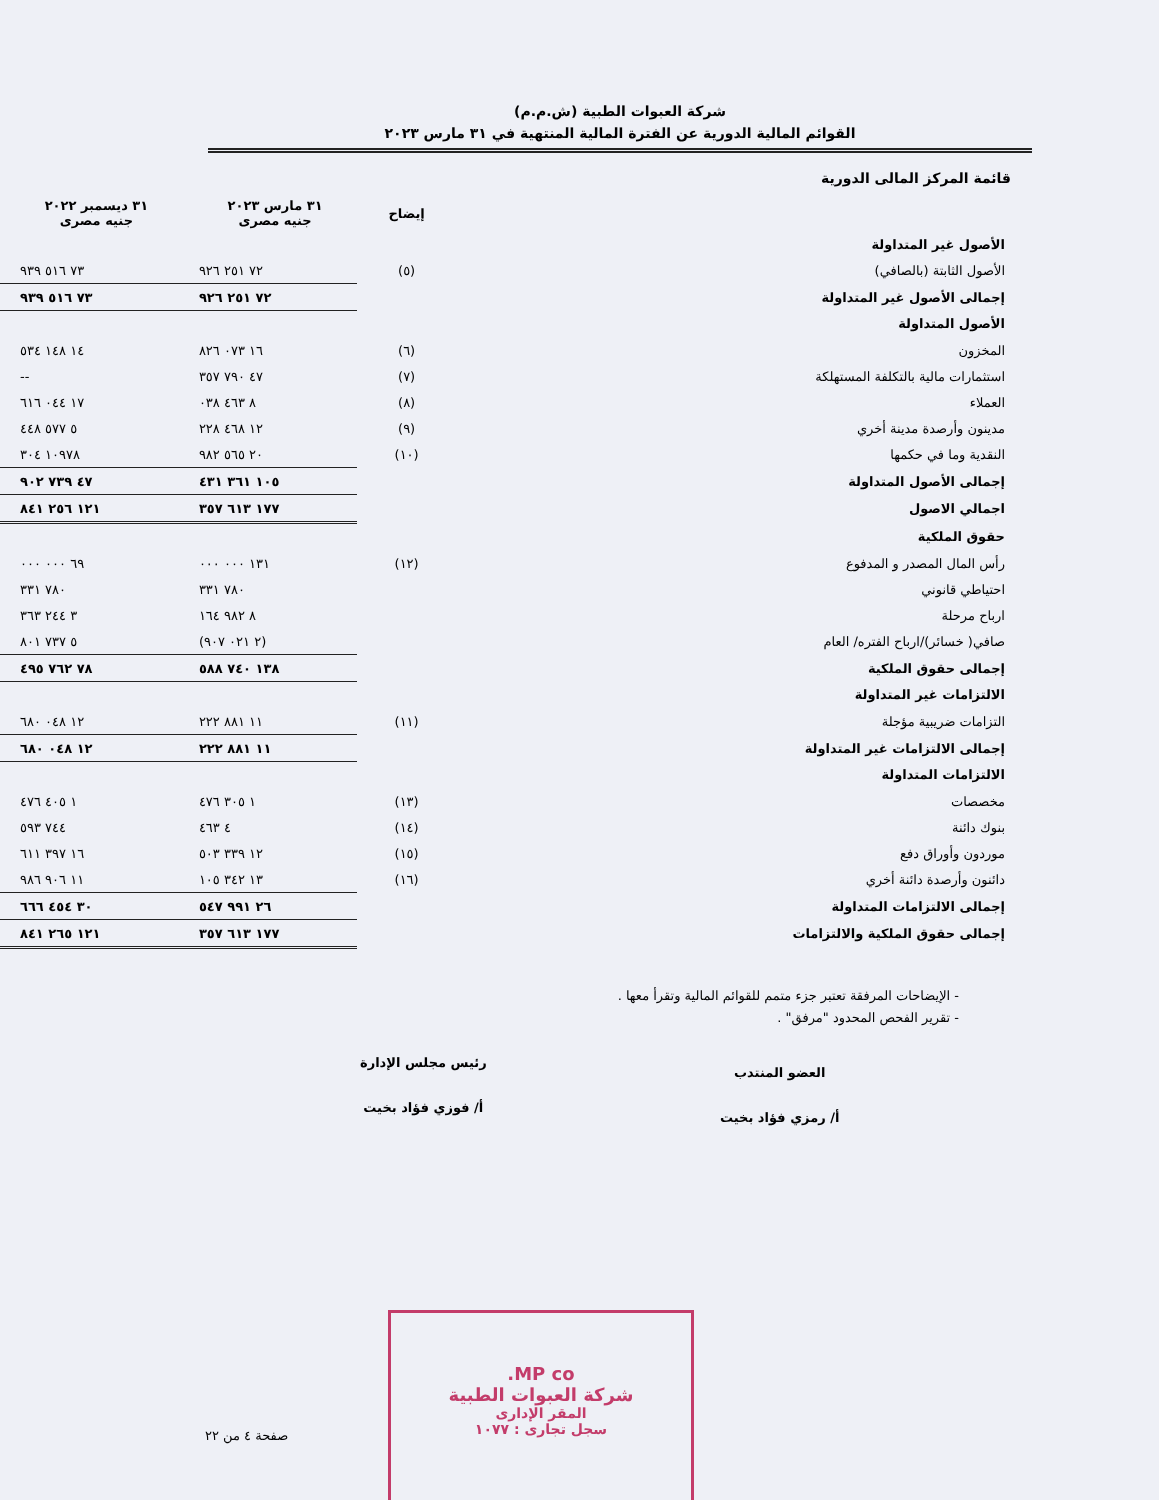شركة العبوات الطبية (ش.م.م)
القوائم المالية الدورية عن الفترة المالية المنتهية في ٣١ مارس ٢٠٢٣
قائمة المركز المالى الدورية
| | إيضاح | ٣١ مارس ٢٠٢٣ جنيه مصرى | ٣١ ديسمبر ٢٠٢٢ جنيه مصرى |
| الأصول غير المتداولة | | | |
| الأصول الثابتة (بالصافي) | (٥) | ٧٢ ٢٥١ ٩٢٦ | ٧٣ ٥١٦ ٩٣٩ |
| إجمالى الأصول غير المتداولة | | ٧٢ ٢٥١ ٩٢٦ | ٧٣ ٥١٦ ٩٣٩ |
| الأصول المتداولة | | | |
| المخزون | (٦) | ١٦ ٠٧٣ ٨٢٦ | ١٤ ١٤٨ ٥٣٤ |
| استثمارات مالية بالتكلفة المستهلكة | (٧) | ٤٧ ٧٩٠ ٣٥٧ | -- |
| العملاء | (٨) | ٨ ٤٦٣ ٠٣٨ | ١٧ ٠٤٤ ٦١٦ |
| مدينون وأرصدة مدينة أخري | (٩) | ١٢ ٤٦٨ ٢٢٨ | ٥ ٥٧٧ ٤٤٨ |
| النقدية وما في حكمها | (١٠) | ٢٠ ٥٦٥ ٩٨٢ | ١٠٩٧٨ ٣٠٤ |
| إجمالى الأصول المتداولة | | ١٠٥ ٣٦١ ٤٣١ | ٤٧ ٧٣٩ ٩٠٢ |
| اجمالي الاصول | | ١٧٧ ٦١٣ ٣٥٧ | ١٢١ ٢٥٦ ٨٤١ |
| حقوق الملكية | | | |
| رأس المال المصدر و المدفوع | (١٢) | ١٣١ ٠٠٠ ٠٠٠ | ٦٩ ٠٠٠ ٠٠٠ |
| احتياطي قانوني | | ٧٨٠ ٣٣١ | ٧٨٠ ٣٣١ |
| ارباح مرحلة | | ٨ ٩٨٢ ١٦٤ | ٣ ٢٤٤ ٣٦٣ |
| صافي( خسائر)/ارباح الفتره/ العام | | (٢ ٠٢١ ٩٠٧) | ٥ ٧٣٧ ٨٠١ |
| إجمالى حقوق الملكية | | ١٣٨ ٧٤٠ ٥٨٨ | ٧٨ ٧٦٢ ٤٩٥ |
| الالتزامات غير المتداولة | | | |
| التزامات ضريبية مؤجلة | (١١) | ١١ ٨٨١ ٢٢٢ | ١٢ ٠٤٨ ٦٨٠ |
| إجمالى الالتزامات غير المتداولة | | ١١ ٨٨١ ٢٢٢ | ١٢ ٠٤٨ ٦٨٠ |
| الالتزامات المتداولة | | | |
| مخصصات | (١٣) | ١ ٣٠٥ ٤٧٦ | ١ ٤٠٥ ٤٧٦ |
| بنوك دائنة | (١٤) | ٤ ٤٦٣ | ٧٤٤ ٥٩٣ |
| موردون وأوراق دفع | (١٥) | ١٢ ٣٣٩ ٥٠٣ | ١٦ ٣٩٧ ٦١١ |
| دائنون وأرصدة دائنة أخري | (١٦) | ١٣ ٣٤٢ ١٠٥ | ١١ ٩٠٦ ٩٨٦ |
| إجمالى الالتزامات المتداولة | | ٢٦ ٩٩١ ٥٤٧ | ٣٠ ٤٥٤ ٦٦٦ |
| إجمالى حقوق الملكية والالتزامات | | ١٧٧ ٦١٣ ٣٥٧ | ١٢١ ٢٦٥ ٨٤١ |
- الإيضاحات المرفقة تعتبر جزء متمم للقوائم المالية وتقرأ معها .
- تقرير الفحص المحدود "مرفق" .
العضو المنتدب
أ/ رمزي فؤاد بخيت
رئيس مجلس الإدارة
أ/ فوزي فؤاد بخيت
MP co.
شركة العبوات الطبية
المقر الإدارى
سجل تجارى : ١٠٧٧
صفحة ٤ من ٢٢